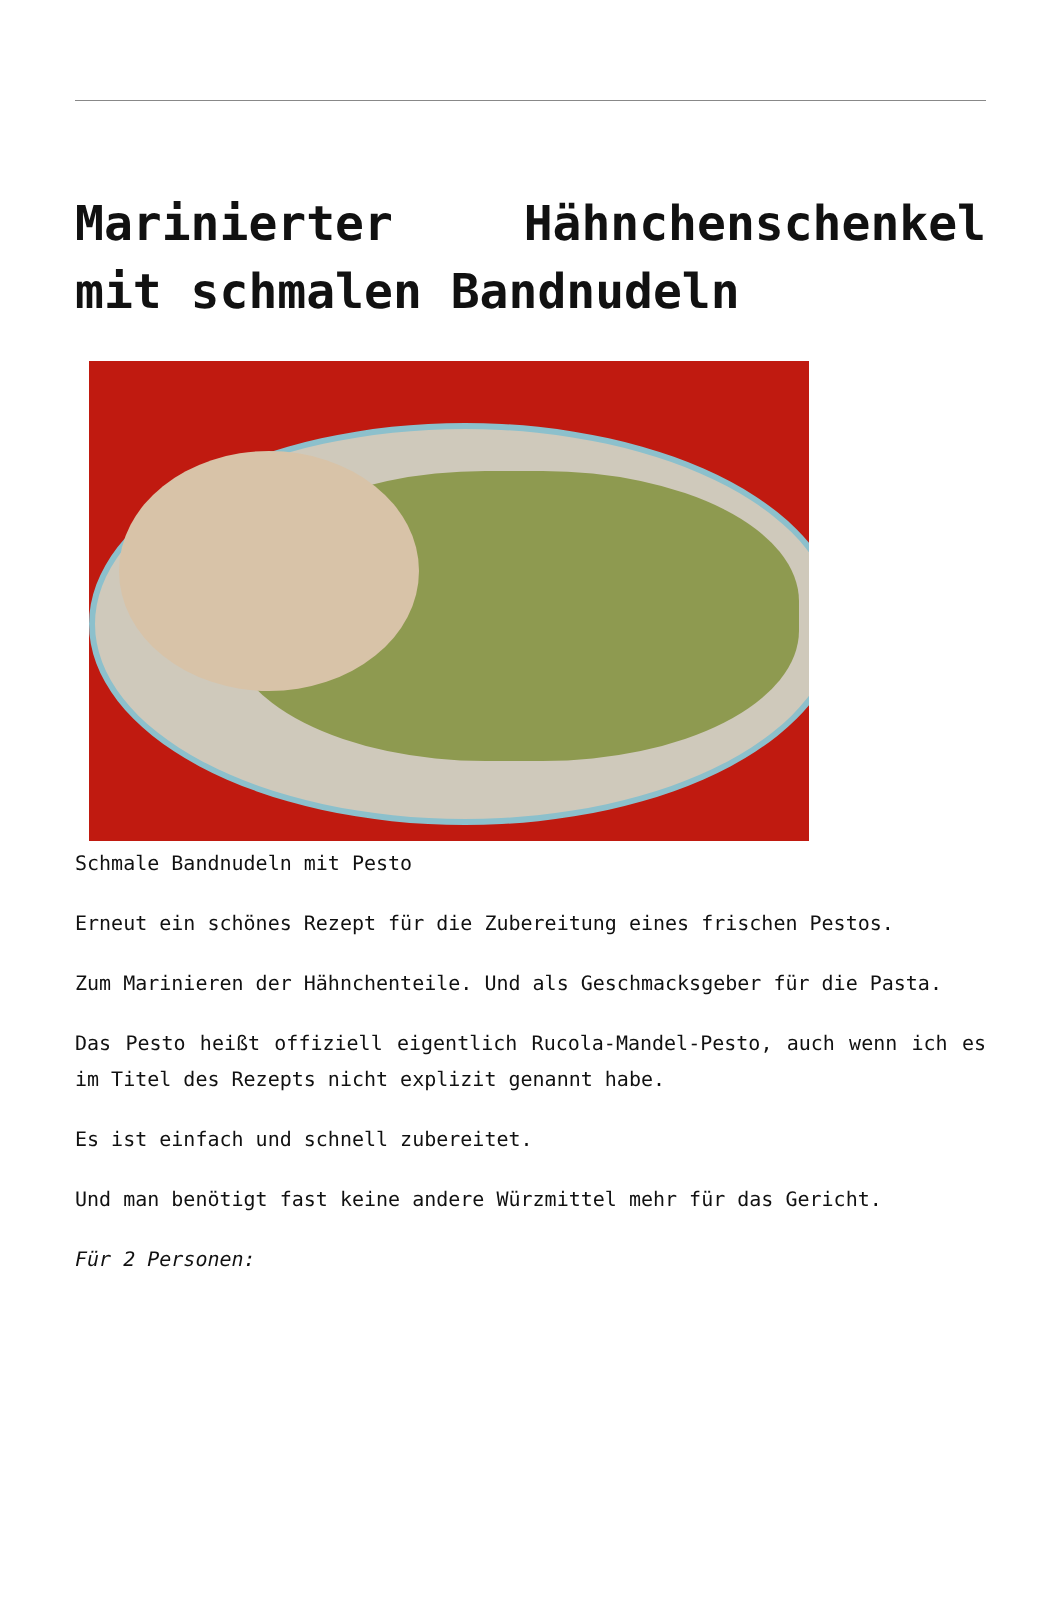Marinierter Hähnchenschenkel mit schmalen Bandnudeln
Schmale Bandnudeln mit Pesto
Erneut ein schönes Rezept für die Zubereitung eines frischen Pestos.
Zum Marinieren der Hähnchenteile. Und als Geschmacksgeber für die Pasta.
Das Pesto heißt offiziell eigentlich Rucola-Mandel-Pesto, auch wenn ich es im Titel des Rezepts nicht explizit genannt habe.
Es ist einfach und schnell zubereitet.
Und man benötigt fast keine andere Würzmittel mehr für das Gericht.
Für 2 Personen: